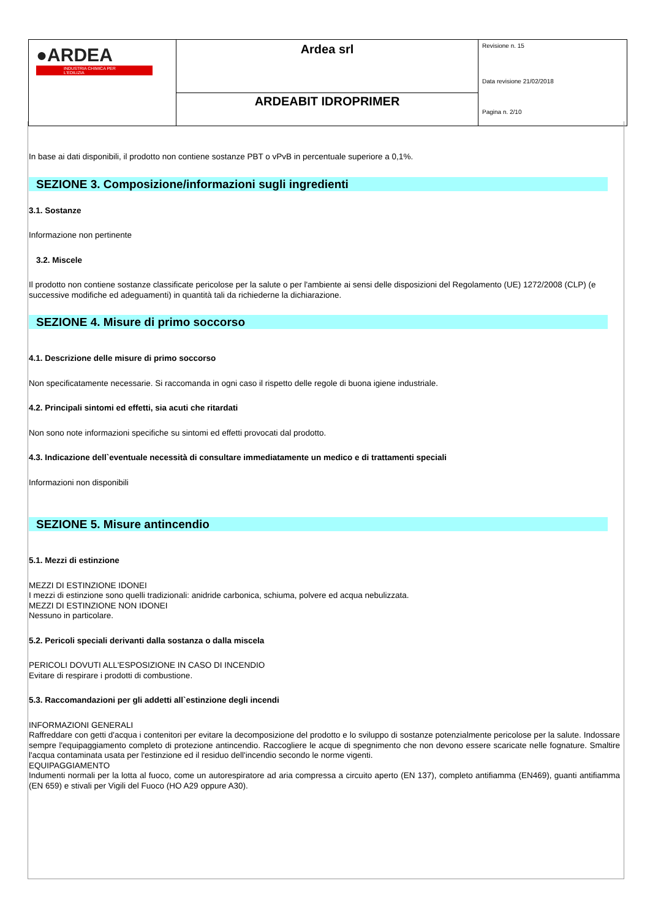| ●ARDEA INDUSTRIA CHIMICA PER L'EDILIZIA | Ardea srl | Revisione n. 15 Data revisione 21/02/2018 Pagina n. 2/10 |
| | ARDEABIT IDROPRIMER | |
In base ai dati disponibili, il prodotto non contiene sostanze PBT o vPvB in percentuale superiore a 0,1%.
SEZIONE 3. Composizione/informazioni sugli ingredienti
3.1. Sostanze
Informazione non pertinente
3.2. Miscele
Il prodotto non contiene sostanze classificate pericolose per la salute o per l'ambiente ai sensi delle disposizioni del Regolamento (UE) 1272/2008 (CLP) (e successive modifiche ed adeguamenti) in quantità tali da richiederne la dichiarazione.
SEZIONE 4. Misure di primo soccorso
4.1. Descrizione delle misure di primo soccorso
Non specificatamente necessarie. Si raccomanda in ogni caso il rispetto delle regole di buona igiene industriale.
4.2. Principali sintomi ed effetti, sia acuti che ritardati
Non sono note informazioni specifiche su sintomi ed effetti provocati dal prodotto.
4.3. Indicazione dell`eventuale necessità di consultare immediatamente un medico e di trattamenti speciali
Informazioni non disponibili
SEZIONE 5. Misure antincendio
5.1. Mezzi di estinzione
MEZZI DI ESTINZIONE IDONEI
I mezzi di estinzione sono quelli tradizionali: anidride carbonica, schiuma, polvere ed acqua nebulizzata.
MEZZI DI ESTINZIONE NON IDONEI
Nessuno in particolare.
5.2. Pericoli speciali derivanti dalla sostanza o dalla miscela
PERICOLI DOVUTI ALL'ESPOSIZIONE IN CASO DI INCENDIO
Evitare di respirare i prodotti di combustione.
5.3. Raccomandazioni per gli addetti all`estinzione degli incendi
INFORMAZIONI GENERALI
Raffreddare con getti d'acqua i contenitori per evitare la decomposizione del prodotto e lo sviluppo di sostanze potenzialmente pericolose per la salute. Indossare sempre l'equipaggiamento completo di protezione antincendio. Raccogliere le acque di spegnimento che non devono essere scaricate nelle fognature. Smaltire l'acqua contaminata usata per l'estinzione ed il residuo dell'incendio secondo le norme vigenti.
EQUIPAGGIAMENTO
Indumenti normali per la lotta al fuoco, come un autorespiratore ad aria compressa a circuito aperto (EN 137), completo antifiamma (EN469), guanti antifiamma (EN 659) e stivali per Vigili del Fuoco (HO A29 oppure A30).